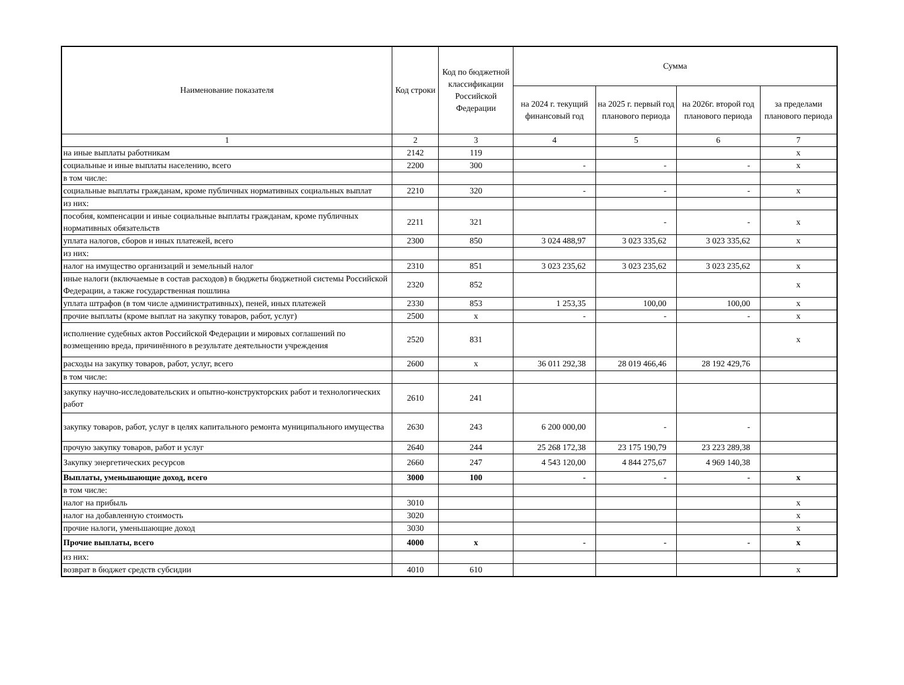| Наименование показателя | Код строки | Код по бюджетной классификации Российской Федерации | Сумма | | | |
| --- | --- | --- | --- | --- | --- | --- |
| | | | на 2024 г. текущий финансовый год | на 2025 г. первый год планового периода | на 2026г. второй год планового периода | за пределами планового периода |
| 1 | 2 | 3 | 4 | 5 | 6 | 7 |
| на иные выплаты работникам | 2142 | 119 | | | | х |
| социальные и иные выплаты населению, всего | 2200 | 300 | - | - | - | х |
| в том числе: | | | | | | |
| социальные выплаты гражданам, кроме публичных нормативных социальных выплат | 2210 | 320 | - | - | - | х |
| из них: | | | | | | |
| пособия, компенсации и иные социальные выплаты гражданам, кроме публичных нормативных обязательств | 2211 | 321 | | - | - | х |
| уплата налогов, сборов и иных платежей, всего | 2300 | 850 | 3 024 488,97 | 3 023 335,62 | 3 023 335,62 | х |
| из них: | | | | | | |
| налог на имущество организаций и земельный налог | 2310 | 851 | 3 023 235,62 | 3 023 235,62 | 3 023 235,62 | х |
| иные налоги (включаемые в состав расходов) в бюджеты бюджетной системы Российской Федерации, а также государственная пошлина | 2320 | 852 | | | | х |
| уплата штрафов (в том числе административных), пеней, иных платежей | 2330 | 853 | 1 253,35 | 100,00 | 100,00 | х |
| прочие выплаты (кроме выплат на закупку товаров, работ, услуг) | 2500 | х | - | - | - | х |
| исполнение судебных актов Российской Федерации и мировых соглашений по возмещению вреда, причинённого в результате деятельности учреждения | 2520 | 831 | | | | х |
| расходы на закупку товаров, работ, услуг, всего | 2600 | х | 36 011 292,38 | 28 019 466,46 | 28 192 429,76 | |
| в том числе: | | | | | | |
| закупку научно-исследовательских и опытно-конструкторских работ и технологических работ | 2610 | 241 | | | | |
| закупку товаров, работ, услуг в целях капитального ремонта муниципального имущества | 2630 | 243 | 6 200 000,00 | - | - | |
| прочую закупку товаров, работ и услуг | 2640 | 244 | 25 268 172,38 | 23 175 190,79 | 23 223 289,38 | |
| Закупку энергетических ресурсов | 2660 | 247 | 4 543 120,00 | 4 844 275,67 | 4 969 140,38 | |
| Выплаты, уменьшающие доход, всего | 3000 | 100 | - | - | - | х |
| в том числе: | | | | | | |
| налог на прибыль | 3010 | | | | | х |
| налог на добавленную стоимость | 3020 | | | | | х |
| прочие налоги, уменьшающие доход | 3030 | | | | | х |
| Прочие выплаты, всего | 4000 | х | - | - | - | х |
| из них: | | | | | | |
| возврат в бюджет средств субсидии | 4010 | 610 | | | | х |